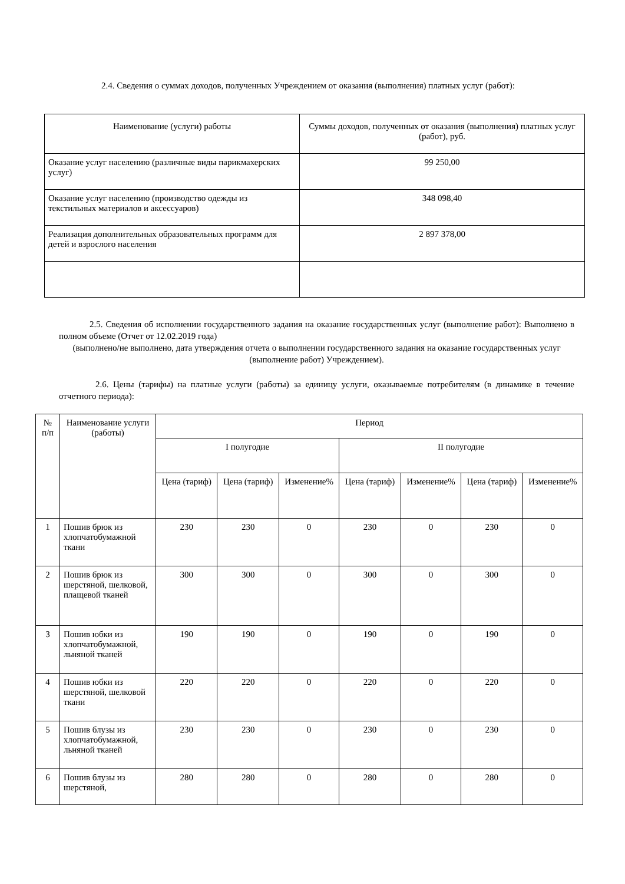2.4. Сведения о суммах доходов, полученных Учреждением от оказания (выполнения) платных услуг (работ):
| Наименование (услуги) работы | Суммы доходов, полученных от оказания (выполнения) платных услуг (работ), руб. |
| Оказание услуг населению (различные виды парикмахерских услуг) | 99 250,00 |
| Оказание услуг населению (производство одежды из текстильных материалов и аксессуаров) | 348 098,40 |
| Реализация дополнительных образовательных программ для детей и взрослого населения | 2 897 378,00 |
2.5. Сведения об исполнении государственного задания на оказание государственных услуг (выполнение работ): Выполнено в полном объеме (Отчет от 12.02.2019 года)
(выполнено/не выполнено, дата утверждения отчета о выполнении государственного задания на оказание государственных услуг (выполнение работ) Учреждением).
2.6. Цены (тарифы) на платные услуги (работы) за единицу услуги, оказываемые потребителям (в динамике в течение отчетного периода):
| № п/п | Наименование услуги (работы) | Период | | | | | | |
| --- | --- | --- | --- | --- | --- | --- | --- | --- |
| | | I полугодие | | | II полугодие | | | |
| | | Цена (тариф) | Цена (тариф) | Изменение% | Цена (тариф) | Изменение% | Цена (тариф) | Изменение% |
| 1 | Пошив брюк из хлопчатобумажной ткани | 230 | 230 | 0 | 230 | 0 | 230 | 0 |
| 2 | Пошив брюк из шерстяной, шелковой, плащевой тканей | 300 | 300 | 0 | 300 | 0 | 300 | 0 |
| 3 | Пошив юбки из хлопчатобумажной, льняной тканей | 190 | 190 | 0 | 190 | 0 | 190 | 0 |
| 4 | Пошив юбки из шерстяной, шелковой ткани | 220 | 220 | 0 | 220 | 0 | 220 | 0 |
| 5 | Пошив блузы из хлопчатобумажной, льняной тканей | 230 | 230 | 0 | 230 | 0 | 230 | 0 |
| 6 | Пошив блузы из шерстяной, | 280 | 280 | 0 | 280 | 0 | 280 | 0 |